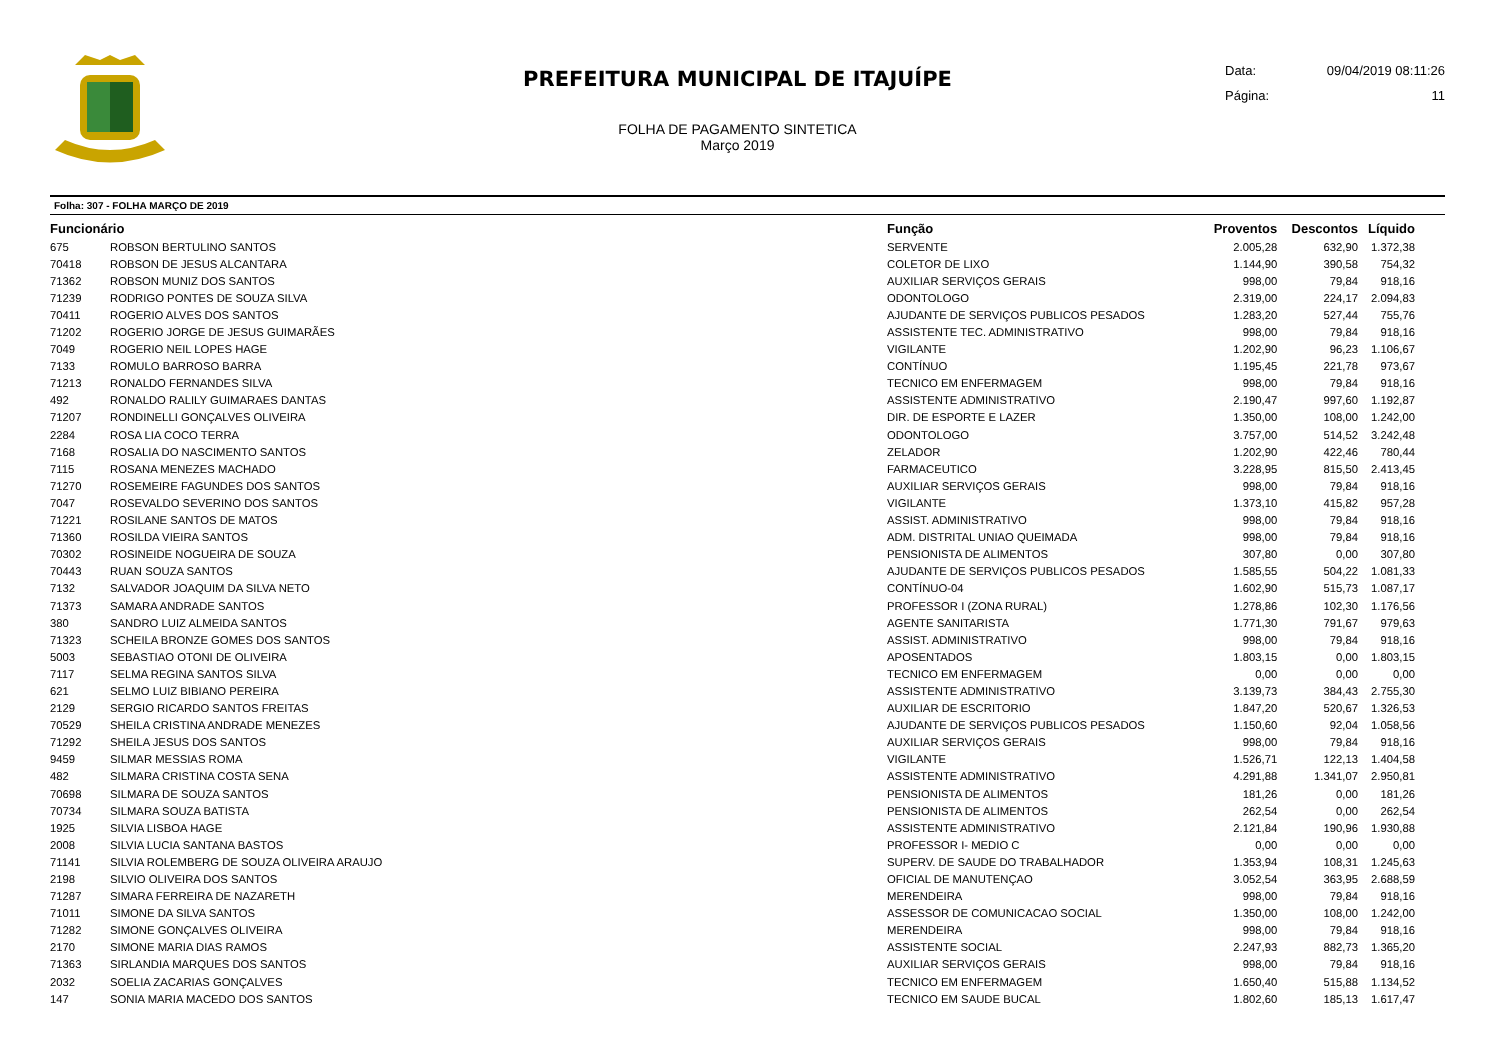PREFEITURA MUNICIPAL DE ITAJUÍPE
FOLHA DE PAGAMENTO SINTETICA
Março 2019
Data: 09/04/2019 08:11:26
Página: 11
Folha: 307 - FOLHA MARÇO DE 2019
| Funcionário | | Função | Proventos | Descontos | Líquido |
| --- | --- | --- | --- | --- | --- |
| 675 | ROBSON BERTULINO SANTOS | SERVENTE | 2.005,28 | 632,90 | 1.372,38 |
| 70418 | ROBSON DE JESUS ALCANTARA | COLETOR DE LIXO | 1.144,90 | 390,58 | 754,32 |
| 71362 | ROBSON MUNIZ DOS SANTOS | AUXILIAR SERVIÇOS GERAIS | 998,00 | 79,84 | 918,16 |
| 71239 | RODRIGO PONTES DE SOUZA SILVA | ODONTOLOGO | 2.319,00 | 224,17 | 2.094,83 |
| 70411 | ROGERIO ALVES DOS SANTOS | AJUDANTE DE SERVIÇOS PUBLICOS PESADOS | 1.283,20 | 527,44 | 755,76 |
| 71202 | ROGERIO JORGE DE JESUS GUIMARÃES | ASSISTENTE TEC. ADMINISTRATIVO | 998,00 | 79,84 | 918,16 |
| 7049 | ROGERIO NEIL LOPES HAGE | VIGILANTE | 1.202,90 | 96,23 | 1.106,67 |
| 7133 | ROMULO BARROSO BARRA | CONTÍNUO | 1.195,45 | 221,78 | 973,67 |
| 71213 | RONALDO FERNANDES SILVA | TECNICO EM ENFERMAGEM | 998,00 | 79,84 | 918,16 |
| 492 | RONALDO RALILY GUIMARAES DANTAS | ASSISTENTE ADMINISTRATIVO | 2.190,47 | 997,60 | 1.192,87 |
| 71207 | RONDINELLI GONÇALVES OLIVEIRA | DIR. DE ESPORTE E LAZER | 1.350,00 | 108,00 | 1.242,00 |
| 2284 | ROSA LIA COCO TERRA | ODONTOLOGO | 3.757,00 | 514,52 | 3.242,48 |
| 7168 | ROSALIA DO NASCIMENTO SANTOS | ZELADOR | 1.202,90 | 422,46 | 780,44 |
| 7115 | ROSANA MENEZES MACHADO | FARMACEUTICO | 3.228,95 | 815,50 | 2.413,45 |
| 71270 | ROSEMEIRE FAGUNDES DOS SANTOS | AUXILIAR SERVIÇOS GERAIS | 998,00 | 79,84 | 918,16 |
| 7047 | ROSEVALDO SEVERINO DOS SANTOS | VIGILANTE | 1.373,10 | 415,82 | 957,28 |
| 71221 | ROSILANE SANTOS DE MATOS | ASSIST. ADMINISTRATIVO | 998,00 | 79,84 | 918,16 |
| 71360 | ROSILDA VIEIRA SANTOS | ADM. DISTRITAL UNIAO QUEIMADA | 998,00 | 79,84 | 918,16 |
| 70302 | ROSINEIDE NOGUEIRA DE SOUZA | PENSIONISTA DE ALIMENTOS | 307,80 | 0,00 | 307,80 |
| 70443 | RUAN SOUZA SANTOS | AJUDANTE DE SERVIÇOS PUBLICOS PESADOS | 1.585,55 | 504,22 | 1.081,33 |
| 7132 | SALVADOR JOAQUIM DA SILVA NETO | CONTÍNUO-04 | 1.602,90 | 515,73 | 1.087,17 |
| 71373 | SAMARA ANDRADE SANTOS | PROFESSOR I (ZONA RURAL) | 1.278,86 | 102,30 | 1.176,56 |
| 380 | SANDRO LUIZ ALMEIDA SANTOS | AGENTE SANITARISTA | 1.771,30 | 791,67 | 979,63 |
| 71323 | SCHEILA BRONZE GOMES DOS SANTOS | ASSIST. ADMINISTRATIVO | 998,00 | 79,84 | 918,16 |
| 5003 | SEBASTIAO OTONI DE OLIVEIRA | APOSENTADOS | 1.803,15 | 0,00 | 1.803,15 |
| 7117 | SELMA REGINA SANTOS SILVA | TECNICO EM ENFERMAGEM | 0,00 | 0,00 | 0,00 |
| 621 | SELMO LUIZ BIBIANO PEREIRA | ASSISTENTE ADMINISTRATIVO | 3.139,73 | 384,43 | 2.755,30 |
| 2129 | SERGIO RICARDO SANTOS FREITAS | AUXILIAR DE ESCRITORIO | 1.847,20 | 520,67 | 1.326,53 |
| 70529 | SHEILA CRISTINA ANDRADE MENEZES | AJUDANTE DE SERVIÇOS PUBLICOS PESADOS | 1.150,60 | 92,04 | 1.058,56 |
| 71292 | SHEILA JESUS DOS SANTOS | AUXILIAR SERVIÇOS GERAIS | 998,00 | 79,84 | 918,16 |
| 9459 | SILMAR MESSIAS ROMA | VIGILANTE | 1.526,71 | 122,13 | 1.404,58 |
| 482 | SILMARA CRISTINA COSTA SENA | ASSISTENTE ADMINISTRATIVO | 4.291,88 | 1.341,07 | 2.950,81 |
| 70698 | SILMARA DE SOUZA SANTOS | PENSIONISTA DE ALIMENTOS | 181,26 | 0,00 | 181,26 |
| 70734 | SILMARA SOUZA BATISTA | PENSIONISTA DE ALIMENTOS | 262,54 | 0,00 | 262,54 |
| 1925 | SILVIA LISBOA HAGE | ASSISTENTE ADMINISTRATIVO | 2.121,84 | 190,96 | 1.930,88 |
| 2008 | SILVIA LUCIA SANTANA BASTOS | PROFESSOR I- MEDIO C | 0,00 | 0,00 | 0,00 |
| 71141 | SILVIA ROLEMBERG DE SOUZA OLIVEIRA ARAUJO | SUPERV. DE SAUDE DO TRABALHADOR | 1.353,94 | 108,31 | 1.245,63 |
| 2198 | SILVIO OLIVEIRA DOS SANTOS | OFICIAL DE MANUTENÇAO | 3.052,54 | 363,95 | 2.688,59 |
| 71287 | SIMARA FERREIRA DE NAZARETH | MERENDEIRA | 998,00 | 79,84 | 918,16 |
| 71011 | SIMONE DA SILVA SANTOS | ASSESSOR DE COMUNICACAO SOCIAL | 1.350,00 | 108,00 | 1.242,00 |
| 71282 | SIMONE GONÇALVES OLIVEIRA | MERENDEIRA | 998,00 | 79,84 | 918,16 |
| 2170 | SIMONE MARIA DIAS RAMOS | ASSISTENTE SOCIAL | 2.247,93 | 882,73 | 1.365,20 |
| 71363 | SIRLANDIA MARQUES DOS SANTOS | AUXILIAR SERVIÇOS GERAIS | 998,00 | 79,84 | 918,16 |
| 2032 | SOELIA ZACARIAS GONÇALVES | TECNICO EM ENFERMAGEM | 1.650,40 | 515,88 | 1.134,52 |
| 147 | SONIA MARIA MACEDO DOS SANTOS | TECNICO EM SAUDE BUCAL | 1.802,60 | 185,13 | 1.617,47 |